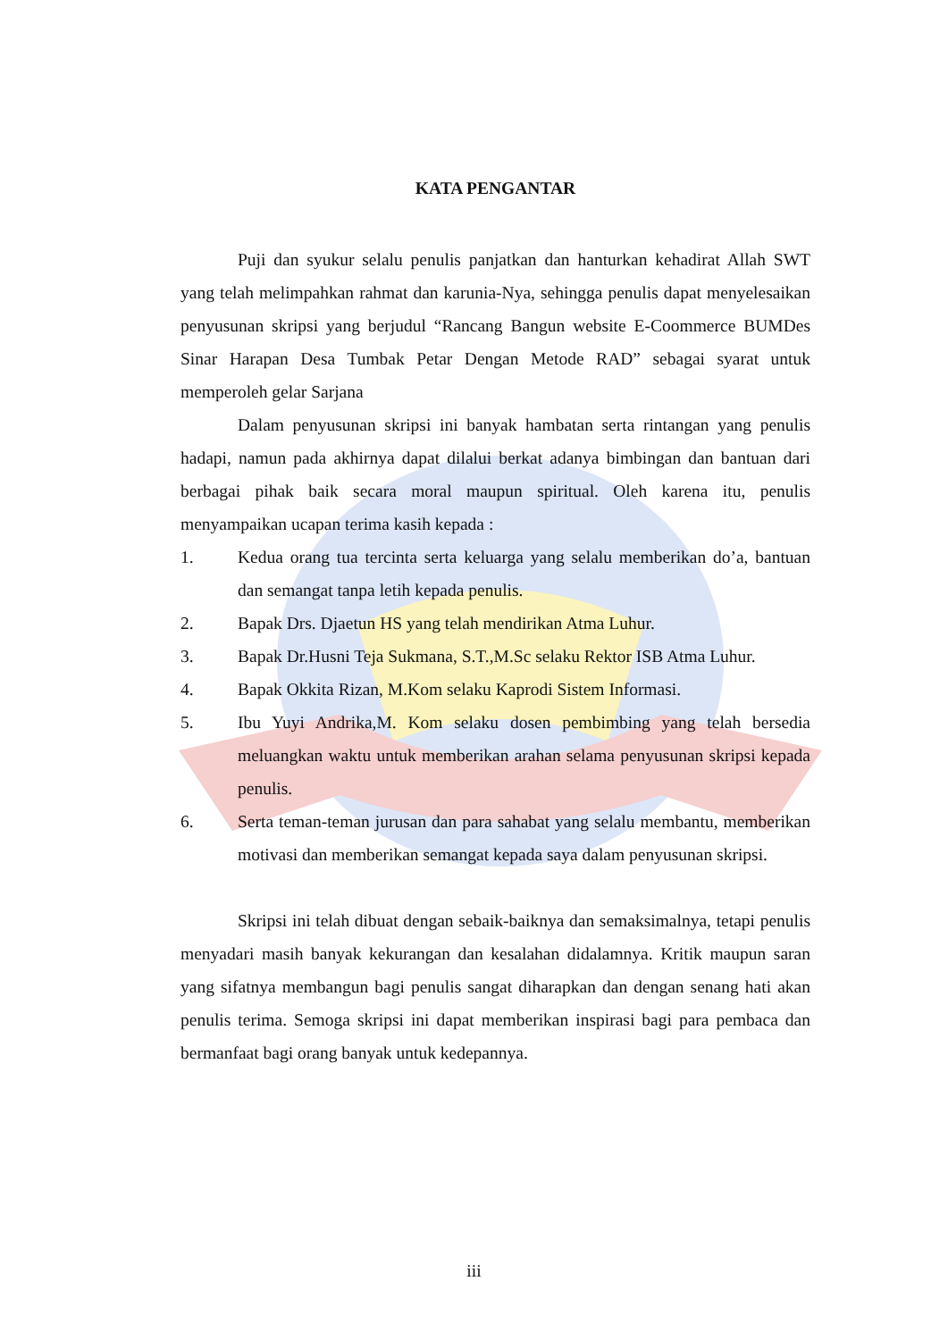KATA PENGANTAR
Puji dan syukur selalu penulis panjatkan dan hanturkan kehadirat Allah SWT yang telah melimpahkan rahmat dan karunia-Nya, sehingga penulis dapat menyelesaikan penyusunan skripsi yang berjudul “Rancang Bangun website E-Coommerce BUMDes Sinar Harapan Desa Tumbak Petar Dengan Metode RAD” sebagai syarat untuk memperoleh gelar Sarjana
Dalam penyusunan skripsi ini banyak hambatan serta rintangan yang penulis hadapi, namun pada akhirnya dapat dilalui berkat adanya bimbingan dan bantuan dari berbagai pihak baik secara moral maupun spiritual. Oleh karena itu, penulis menyampaikan ucapan terima kasih kepada :
1. Kedua orang tua tercinta serta keluarga yang selalu memberikan do’a, bantuan dan semangat tanpa letih kepada penulis.
2. Bapak Drs. Djaetun HS yang telah mendirikan Atma Luhur.
3. Bapak Dr.Husni Teja Sukmana, S.T.,M.Sc selaku Rektor ISB Atma Luhur.
4. Bapak Okkita Rizan, M.Kom selaku Kaprodi Sistem Informasi.
5. Ibu Yuyi Andrika,M. Kom selaku dosen pembimbing yang telah bersedia meluangkan waktu untuk memberikan arahan selama penyusunan skripsi kepada penulis.
6. Serta teman-teman jurusan dan para sahabat yang selalu membantu, memberikan motivasi dan memberikan semangat kepada saya dalam penyusunan skripsi.
Skripsi ini telah dibuat dengan sebaik-baiknya dan semaksimalnya, tetapi penulis menyadari masih banyak kekurangan dan kesalahan didalamnya. Kritik maupun saran yang sifatnya membangun bagi penulis sangat diharapkan dan dengan senang hati akan penulis terima. Semoga skripsi ini dapat memberikan inspirasi bagi para pembaca dan bermanfaat bagi orang banyak untuk kedepannya.
iii